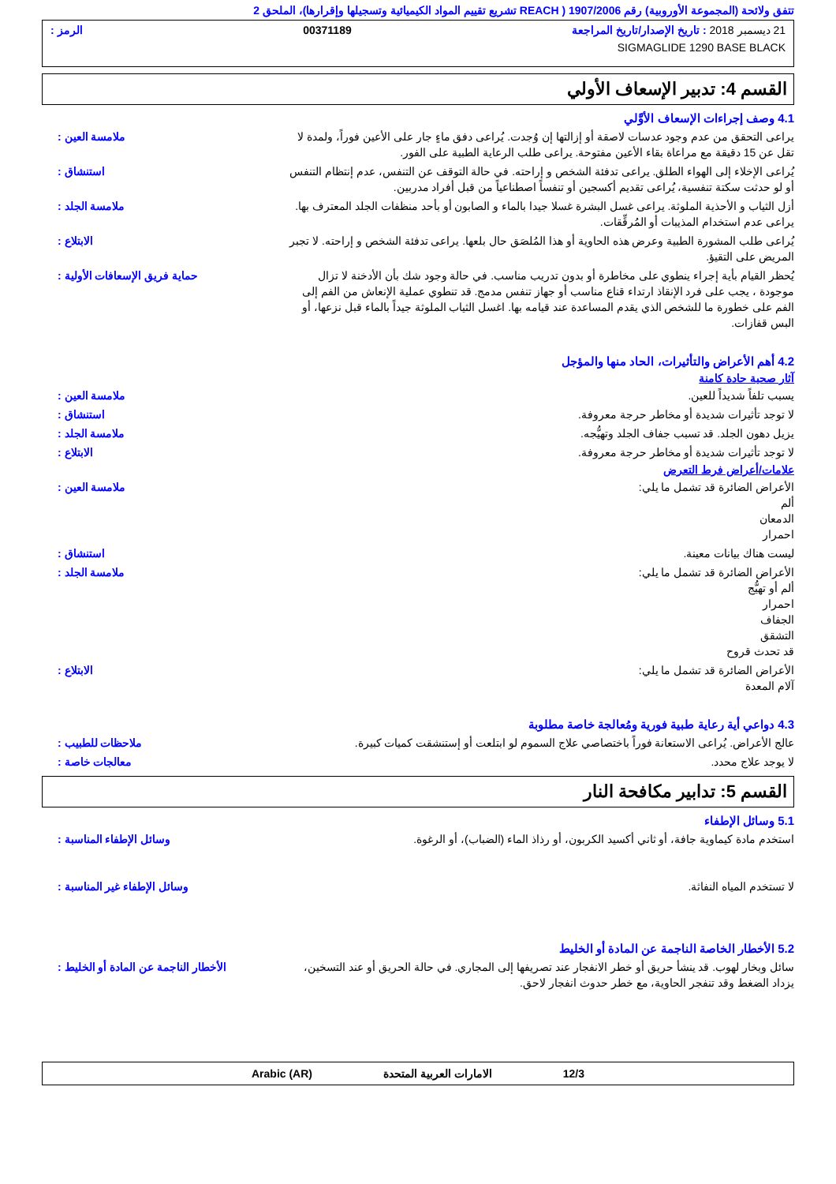تتفق ولائحة (المجموعة الأوروبية) رقم 1907/2006 ( REACH تشريع تقييم المواد الكيميائية وتسجيلها وإقرارها)، الملحق 2
21 ديسمبر 2018 : تاريخ الإصدار/تاريخ المراجعة 00371189 الرمز :
SIGMAGLIDE 1290 BASE BLACK
القسم 4: تدبير الإسعاف الأولي
4.1 وصف إجراءات الإسعاف الأوَّلي
يراعى التحقق من عدم وجود عدسات لاصقة أو إزالتها إن وُجدت. يُراعى دفق ماءٍ جار على الأعين فوراً، ولمدة لا تقل عن 15 دقيقة مع مراعاة بقاء الأعين مفتوحة. يراعى طلب الرعاية الطبية على الفور.
ملامسة العين :
يُراعى الإخلاء إلى الهواء الطلق. يراعى تدفئة الشخص و إراحته. في حالة التوقف عن التنفس، عدم إنتظام التنفس أو لو حدثت سكتة تنفسية، يُراعى تقديم أكسجين أو تنفساً اصطناعياً من قبل أفراد مدربين.
استنشاق :
أزل الثياب و الأحذية الملوثة. يراعى غسل البشرة غسلا جيدا بالماء و الصابون أو بأحد منظفات الجلد المعترف بها. يراعى عدم استخدام المذيبات أو المُرقِّقات.
ملامسة الجلد :
يُراعى طلب المشورة الطبية وعرض هذه الحاوية أو هذا المُلصَق حال بلعها. يراعى تدفئة الشخص و إراحته. لا تجبر المريض على التقيؤ.
الابتلاع :
يُحظر القيام بأية إجراء ينطوي على مخاطرة أو بدون تدريب مناسب. في حالة وجود شك بأن الأدخنة لا تزال موجودة ، يجب على فرد الإنقاذ ارتداء قناع مناسب أو جهاز تنفس مدمج. قد تنطوي عملية الإنعاش من الفم إلى الفم على خطورة ما للشخص الذي يقدم المساعدة عند قيامه بها. اغسل الثياب الملوثة جيداً بالماء قبل نزعها، أو البس قفازات.
حماية فريق الإسعافات الأولية :
4.2 أهم الأعراض والتأثيرات، الحاد منها والمؤجل
آثار صحية حادة كامنة
يسبب تلفاً شديداً للعين. ملامسة العين :
لا توجد تأثيرات شديدة أو مخاطر حرجة معروفة.
استنشاق :
يزيل دهون الجلد. قد تسبب جفاف الجلد وتهيُّجه.
ملامسة الجلد :
لا توجد تأثيرات شديدة أو مخاطر حرجة معروفة.
الابتلاع :
علامات/أعراض فرط التعرض
الأعراض الضائرة قد تشمل ما يلي:
ألم
الدمعان
احمرار
ملامسة العين :
ليست هناك بيانات معينة. استنشاق :
الأعراض الضائرة قد تشمل ما يلي:
ألم أو تهيُّج
احمرار
الجفاف
التشقق
قد تحدث قروح
ملامسة الجلد :
الأعراض الضائرة قد تشمل ما يلي:
آلام المعدة
الابتلاع :
4.3 دواعي أية رعاية طبية فورية ومُعالجة خاصة مطلوبة
عالج الأعراض. يُراعى الاستعانة فوراً باختصاصي علاج السموم لو ابتلعت أو إستنشقت كميات كبيرة.
ملاحظات للطبيب :
لا يوجد علاج محدد. معالجات خاصة :
القسم 5: تدابير مكافحة النار
5.1 وسائل الإطفاء
استخدم مادة كيماوية جافة، أو ثاني أكسيد الكربون، أو رذاذ الماء (الضباب)، أو الرغوة.
وسائل الإطفاء المناسبة :
لا تستخدم المياه النفاثة. وسائل الإطفاء غير المناسبة :
5.2 الأخطار الخاصة الناجمة عن المادة أو الخليط
سائل وبخار لهوب. قد ينشأ حريق أو خطر الانفجار عند تصريفها إلى المجاري. في حالة الحريق أو عند التسخين، يزداد الضغط وقد تنفجر الحاوية، مع خطر حدوث انفجار لاحق.
الأخطار الناجمة عن المادة أو الخليط :
12/3 الامارات العربية المتحدة Arabic (AR)